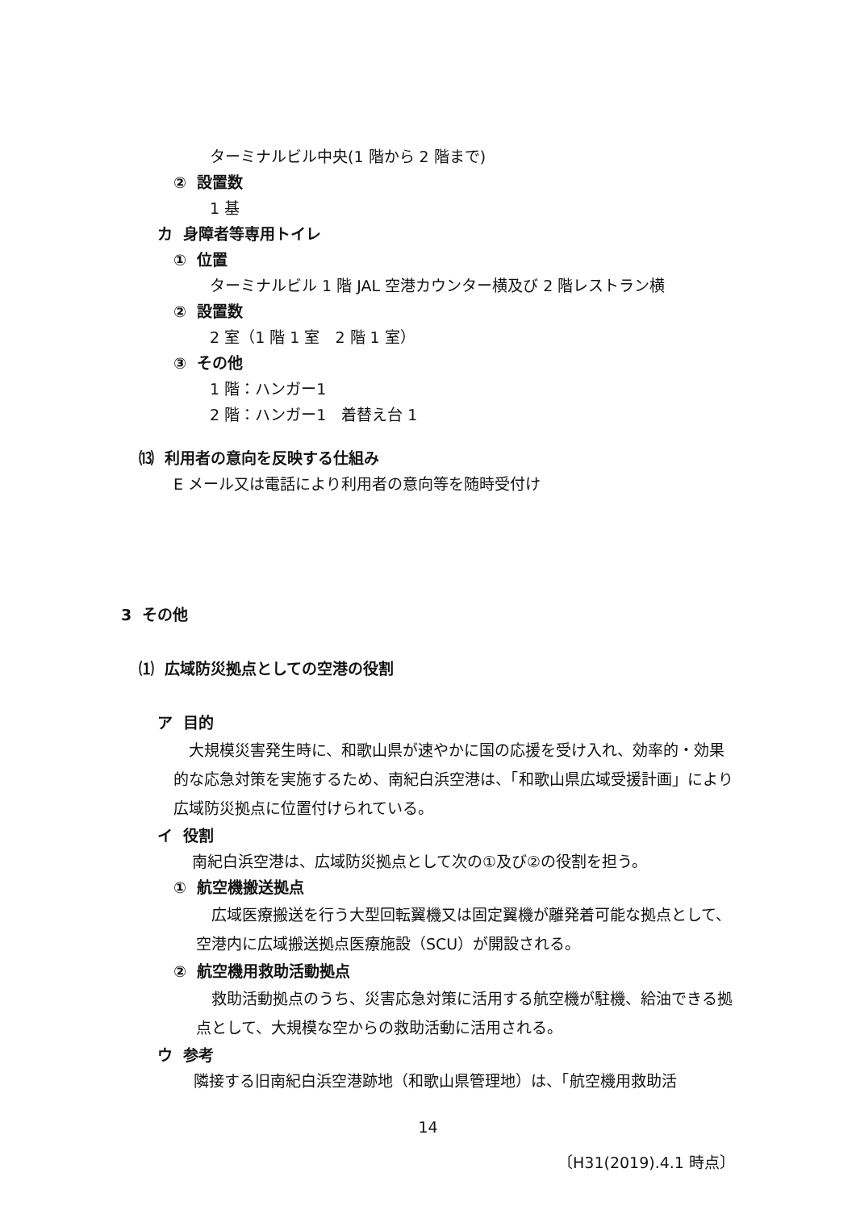ターミナルビル中央(1 階から 2 階まで)
② 設置数
1 基
カ 身障者等専用トイレ
① 位置
ターミナルビル 1 階 JAL 空港カウンター横及び 2 階レストラン横
② 設置数
2 室（1 階 1 室　2 階 1 室）
③ その他
1 階：ハンガー1
2 階：ハンガー1　着替え台 1
⒀ 利用者の意向を反映する仕組み
E メール又は電話により利用者の意向等を随時受付け
3 その他
⑴ 広域防災拠点としての空港の役割
ア 目的
大規模災害発生時に、和歌山県が速やかに国の応援を受け入れ、効率的・効果的な応急対策を実施するため、南紀白浜空港は、「和歌山県広域受援計画」により広域防災拠点に位置付けられている。
イ 役割
南紀白浜空港は、広域防災拠点として次の①及び②の役割を担う。
① 航空機搬送拠点
広域医療搬送を行う大型回転翼機又は固定翼機が離発着可能な拠点として、空港内に広域搬送拠点医療施設（SCU）が開設される。
② 航空機用救助活動拠点
救助活動拠点のうち、災害応急対策に活用する航空機が駐機、給油できる拠点として、大規模な空からの救助活動に活用される。
ウ 参考
隣接する旧南紀白浜空港跡地（和歌山県管理地）は、「航空機用救助活
14
〔H31(2019).4.1 時点〕